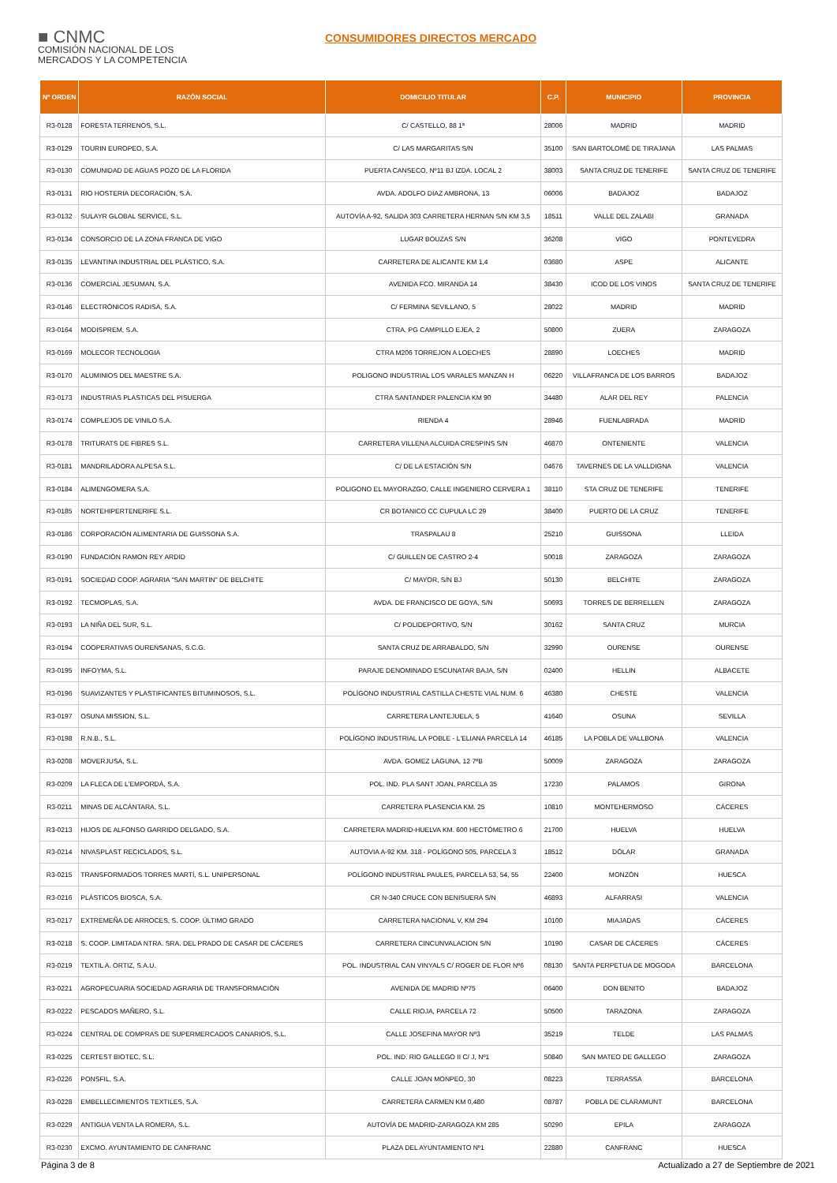■ CNMC
COMISIÓN NACIONAL DE LOS
MERCADOS Y LA COMPETENCIA
CONSUMIDORES DIRECTOS MERCADO
| Nº ORDEN | RAZÓN SOCIAL | DOMICILIO TITULAR | C.P. | MUNICIPIO | PROVINCIA |
| --- | --- | --- | --- | --- | --- |
| R3-0128 | FORESTA TERRENOS, S.L. | C/ CASTELLO, 88 1ª | 28006 | MADRID | MADRID |
| R3-0129 | TOURIN EUROPEO, S.A. | C/ LAS MARGARITAS S/N | 35100 | SAN BARTOLOMÉ DE TIRAJANA | LAS PALMAS |
| R3-0130 | COMUNIDAD DE AGUAS POZO DE LA FLORIDA | PUERTA CANSECO, Nº11 BJ IZDA. LOCAL 2 | 38003 | SANTA CRUZ DE TENERIFE | SANTA CRUZ DE TENERIFE |
| R3-0131 | RIO HOSTERIA DECORACIÓN, S.A. | AVDA. ADOLFO DIAZ AMBRONA, 13 | 06006 | BADAJOZ | BADAJOZ |
| R3-0132 | SULAYR GLOBAL SERVICE, S.L. | AUTOVÍA A-92, SALIDA 303 CARRETERA HERNAN S/N KM 3,5 | 18511 | VALLE DEL ZALABI | GRANADA |
| R3-0134 | CONSORCIO DE LA ZONA FRANCA DE VIGO | LUGAR BOUZAS S/N | 36208 | VIGO | PONTEVEDRA |
| R3-0135 | LEVANTINA INDUSTRIAL DEL PLÁSTICO, S.A. | CARRETERA DE ALICANTE KM 1,4 | 03680 | ASPE | ALICANTE |
| R3-0136 | COMERCIAL JESUMAN, S.A. | AVENIDA FCO. MIRANDA 14 | 38430 | ICOD DE LOS VINOS | SANTA CRUZ DE TENERIFE |
| R3-0146 | ELECTRÓNICOS RADISA, S.A. | C/ FERMINA SEVILLANO, 5 | 28022 | MADRID | MADRID |
| R3-0164 | MODISPREM, S.A. | CTRA. PG CAMPILLO EJEA, 2 | 50800 | ZUERA | ZARAGOZA |
| R3-0169 | MOLECOR TECNOLOGIA | CTRA M206 TORREJON A LOECHES | 28890 | LOECHES | MADRID |
| R3-0170 | ALUMINIOS DEL MAESTRE S.A. | POLIGONO INDUSTRIAL LOS VARALES MANZAN H | 06220 | VILLAFRANCA DE LOS BARROS | BADAJOZ |
| R3-0173 | INDUSTRIAS PLASTICAS DEL PISUERGA | CTRA SANTANDER PALENCIA KM 90 | 34480 | ALAR DEL REY | PALENCIA |
| R3-0174 | COMPLEJOS DE VINILO S.A. | RIENDA 4 | 28946 | FUENLABRADA | MADRID |
| R3-0178 | TRITURATS DE FIBRES S.L. | CARRETERA VILLENA ALCUIDA CRESPINS S/N | 46870 | ONTENIENTE | VALENCIA |
| R3-0181 | MANDRILADORA ALPESA S.L. | C/ DE LA ESTACIÓN S/N | 04676 | TAVERNES DE LA VALLDIGNA | VALENCIA |
| R3-0184 | ALIMENGOMERA S.A. | POLIGONO EL MAYORAZGO, CALLE INGENIERO CERVERA 1 | 38110 | STA CRUZ DE TENERIFE | TENERIFE |
| R3-0185 | NORTEHIPERTENERIFE S.L. | CR BOTANICO CC CUPULA LC 29 | 38400 | PUERTO DE LA CRUZ | TENERIFE |
| R3-0186 | CORPORACIÓN ALIMENTARIA DE GUISSONA S.A. | TRASPALAU 8 | 25210 | GUISSONA | LLEIDA |
| R3-0190 | FUNDACIÓN RAMON REY ARDID | C/ GUILLEN DE CASTRO 2-4 | 50018 | ZARAGOZA | ZARAGOZA |
| R3-0191 | SOCIEDAD COOP. AGRARIA "SAN MARTIN" DE BELCHITE | C/ MAYOR, S/N BJ | 50130 | BELCHITE | ZARAGOZA |
| R3-0192 | TECMOPLAS, S.A. | AVDA. DE FRANCISCO DE GOYA, S/N | 50693 | TORRES DE BERRELLEN | ZARAGOZA |
| R3-0193 | LA NIÑA DEL SUR, S.L. | C/ POLIDEPORTIVO, S/N | 30162 | SANTA CRUZ | MURCIA |
| R3-0194 | COOPERATIVAS OURENSANAS, S.C.G. | SANTA CRUZ DE ARRABALDO, S/N | 32990 | OURENSE | OURENSE |
| R3-0195 | INFOYMA, S.L. | PARAJE DENOMINADO ESCUNATAR BAJA, S/N | 02400 | HELLIN | ALBACETE |
| R3-0196 | SUAVIZANTES Y PLASTIFICANTES BITUMINOSOS, S.L. | POLÍGONO INDUSTRIAL CASTILLA CHESTE VIAL NUM. 6 | 46380 | CHESTE | VALENCIA |
| R3-0197 | OSUNA MISSION, S.L. | CARRETERA LANTEJUELA, 5 | 41640 | OSUNA | SEVILLA |
| R3-0198 | R.N.B., S.L. | POLÍGONO INDUSTRIAL LA POBLE - L'ELIANA PARCELA 14 | 46185 | LA POBLA DE VALLBONA | VALENCIA |
| R3-0208 | MOVERJUSA, S.L. | AVDA. GOMEZ LAGUNA, 12 7ºB | 50009 | ZARAGOZA | ZARAGOZA |
| R3-0209 | LA FLECA DE L'EMPORDÁ, S.A. | POL. IND. PLA SANT JOAN, PARCELA 35 | 17230 | PALAMOS | GIRONA |
| R3-0211 | MINAS DE ALCÁNTARA, S.L. | CARRETERA PLASENCIA KM. 25 | 10810 | MONTEHERMOSO | CÁCERES |
| R3-0213 | HIJOS DE ALFONSO GARRIDO DELGADO, S.A. | CARRETERA MADRID-HUELVA KM. 600 HECTÓMETRO 6 | 21700 | HUELVA | HUELVA |
| R3-0214 | NIVASPLAST RECICLADOS, S.L. | AUTOVIA A-92 KM. 318 - POLÍGONO 505, PARCELA 3 | 18512 | DÓLAR | GRANADA |
| R3-0215 | TRANSFORMADOS TORRES MARTÍ, S.L. UNIPERSONAL | POLÍGONO INDUSTRIAL PAULES, PARCELA 53, 54, 55 | 22400 | MONZÓN | HUESCA |
| R3-0216 | PLÁSTICOS BIOSCA, S.A. | CR N-340 CRUCE CON BENISUERA S/N | 46893 | ALFARRASI | VALENCIA |
| R3-0217 | EXTREMEÑA DE ARROCES, S. COOP. ÚLTIMO GRADO | CARRETERA NACIONAL V, KM 294 | 10100 | MIAJADAS | CÁCERES |
| R3-0218 | S. COOP. LIMITADA NTRA. SRA. DEL PRADO DE CASAR DE CÁCERES | CARRETERA CINCUNVALACION S/N | 10190 | CASAR DE CÁCERES | CÁCERES |
| R3-0219 | TEXTIL A. ORTIZ, S.A.U. | POL. INDUSTRIAL CAN VINYALS C/ ROGER DE FLOR Nº6 | 08130 | SANTA PERPETUA DE MOGODA | BARCELONA |
| R3-0221 | AGROPECUARIA SOCIEDAD AGRARIA DE TRANSFORMACIÓN | AVENIDA DE MADRID Nº75 | 06400 | DON BENITO | BADAJOZ |
| R3-0222 | PESCADOS MAÑERO, S.L. | CALLE RIOJA, PARCELA 72 | 50500 | TARAZONA | ZARAGOZA |
| R3-0224 | CENTRAL DE COMPRAS DE SUPERMERCADOS CANARIOS, S.L. | CALLE JOSEFINA MAYOR Nº3 | 35219 | TELDE | LAS PALMAS |
| R3-0225 | CERTEST BIOTEC, S.L. | POL. IND. RIO GALLEGO II C/ J, Nº1 | 50840 | SAN MATEO DE GALLEGO | ZARAGOZA |
| R3-0226 | PONSFIL, S.A. | CALLE JOAN MONPEO, 30 | 08223 | TERRASSA | BARCELONA |
| R3-0228 | EMBELLECIMIENTOS TEXTILES, S.A. | CARRETERA CARMEN KM 0,480 | 08787 | POBLA DE CLARAMUNT | BARCELONA |
| R3-0229 | ANTIGUA VENTA LA ROMERA, S.L. | AUTOVÍA DE MADRID-ZARAGOZA KM 285 | 50290 | EPILA | ZARAGOZA |
| R3-0230 | EXCMO. AYUNTAMIENTO DE CANFRANC | PLAZA DEL AYUNTAMIENTO Nº1 | 22880 | CANFRANC | HUESCA |
Página 3 de 8 Actualizado a 27 de Septiembre de 2021